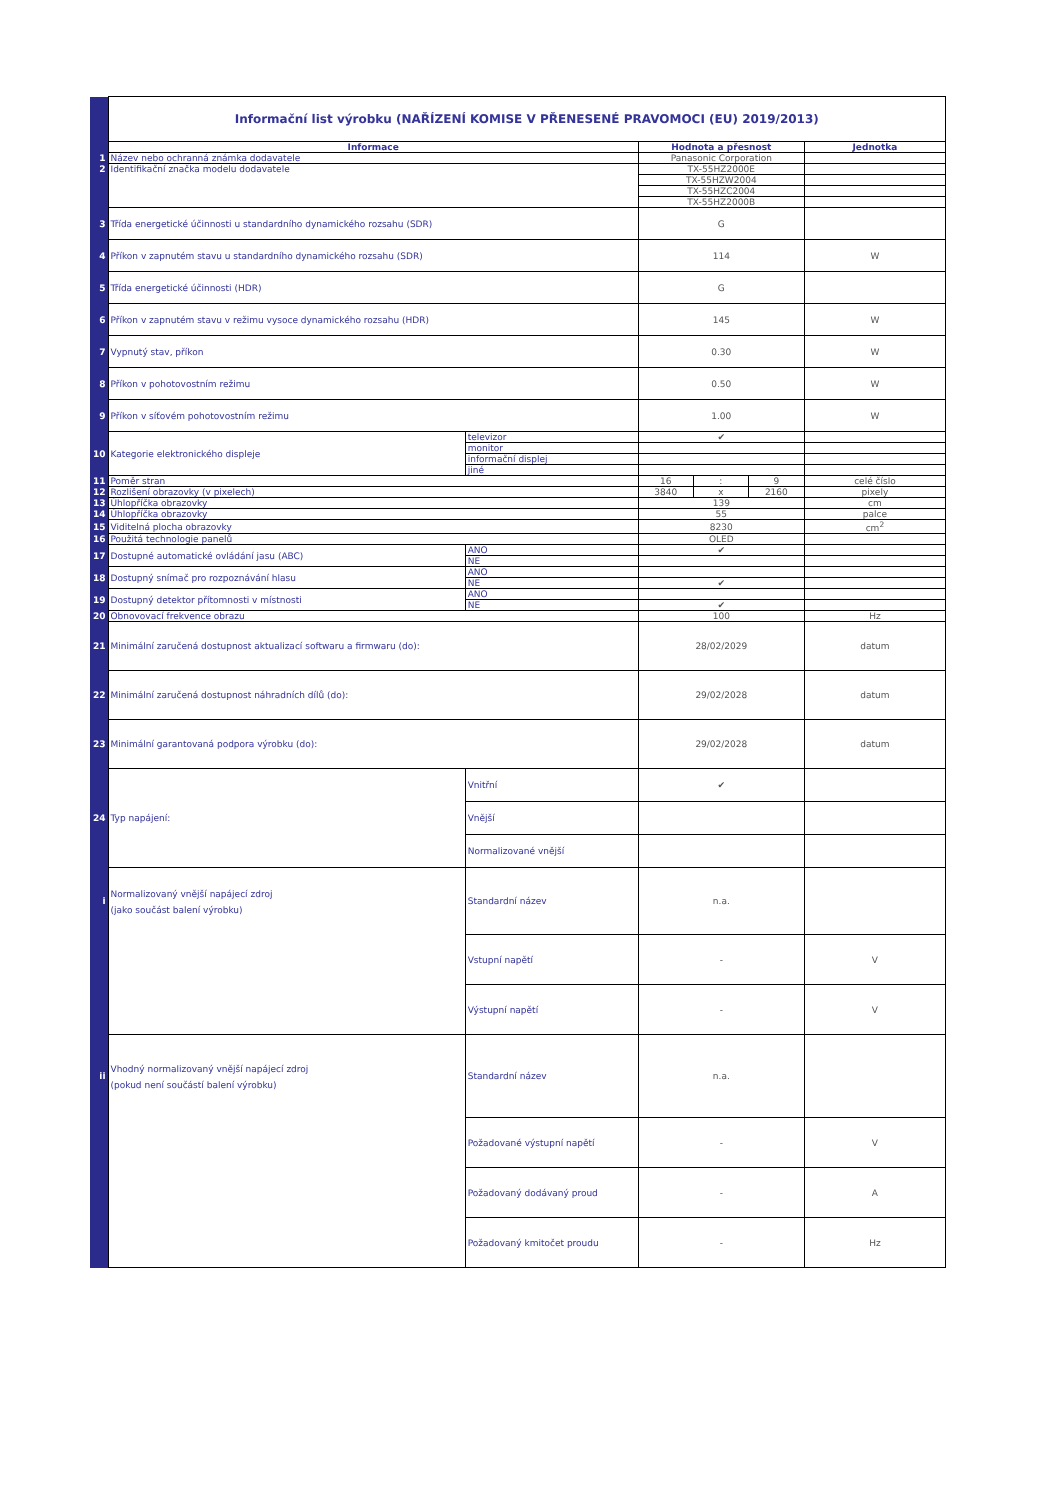| | Informační list výrobku (NAŘÍZENÍ KOMISE V PŘENESENÉ PRAVOMOCI (EU) 2019/2013) | | | | | |
| | Informace | | Hodnota a přesnost | | | Jednotka |
| 1 | Název nebo ochranná známka dodavatele | | Panasonic Corporation | | | |
| 2 | Identifikační značka modelu dodavatele | | TX-55HZ2000E | | | |
| | | | TX-55HZW2004 | | | |
| | | | TX-55HZC2004 | | | |
| | | | TX-55HZ2000B | | | |
| 3 | Třída energetické účinnosti u standardního dynamického rozsahu (SDR) | | G | | | |
| 4 | Příkon v zapnutém stavu u standardního dynamického rozsahu (SDR) | | 114 | | | W |
| 5 | Třída energetické účinnosti (HDR) | | G | | | |
| 6 | Příkon v zapnutém stavu v režimu vysoce dynamického rozsahu (HDR) | | 145 | | | W |
| 7 | Vypnutý stav, příkon | | 0.30 | | | W |
| 8 | Příkon v pohotovostním režimu | | 0.50 | | | W |
| 9 | Příkon v síťovém pohotovostním režimu | | 1.00 | | | W |
| 10 | Kategorie elektronického displeje | televizor | ✔ | | | |
| | | monitor | | | | |
| | | informační displej | | | | |
| | | jiné | | | | |
| 11 | Poměr stran | | 16 | : | 9 | celé číslo |
| 12 | Rozlišení obrazovky (v pixelech) | | 3840 | x | 2160 | pixely |
| 13 | Úhlopříčka obrazovky | | 139 | | | cm |
| 14 | Úhlopříčka obrazovky | | 55 | | | palce |
| 15 | Viditelná plocha obrazovky | | 8230 | | | cm<sup>2</sup> |
| 16 | Použitá technologie panelů | | OLED | | | |
| 17 | Dostupné automatické ovládání jasu (ABC) | ANO | ✔ | | | |
| | | NE | | | | |
| 18 | Dostupný snímač pro rozpoznávání hlasu | ANO | | | | |
| | | NE | ✔ | | | |
| 19 | Dostupný detektor přítomnosti v místnosti | ANO | | | | |
| | | NE | ✔ | | | |
| 20 | Obnovovací frekvence obrazu | | 100 | | | Hz |
| 21 | Minimální zaručená dostupnost aktualizací softwaru a firmwaru (do): | | 28/02/2029 | | | datum |
| 22 | Minimální zaručená dostupnost náhradních dílů (do): | | 29/02/2028 | | | datum |
| 23 | Minimální garantovaná podpora výrobku (do): | | 29/02/2028 | | | datum |
| 24 | Typ napájení: | Vnitřní | ✔ | | | |
| | | Vnější | | | | |
| | | Normalizované vnější | | | | |
| i | Normalizovaný vnější napájecí zdroj (jako součást balení výrobku) | Standardní název | n.a. | | | |
| | | Vstupní napětí | - | | | V |
| | | Výstupní napětí | - | | | V |
| ii | Vhodný normalizovaný vnější napájecí zdroj (pokud není součástí balení výrobku) | Standardní název | n.a. | | | |
| | | Požadované výstupní napětí | - | | | V |
| | | Požadovaný dodávaný proud | - | | | A |
| | | Požadovaný kmitočet proudu | - | | | Hz |